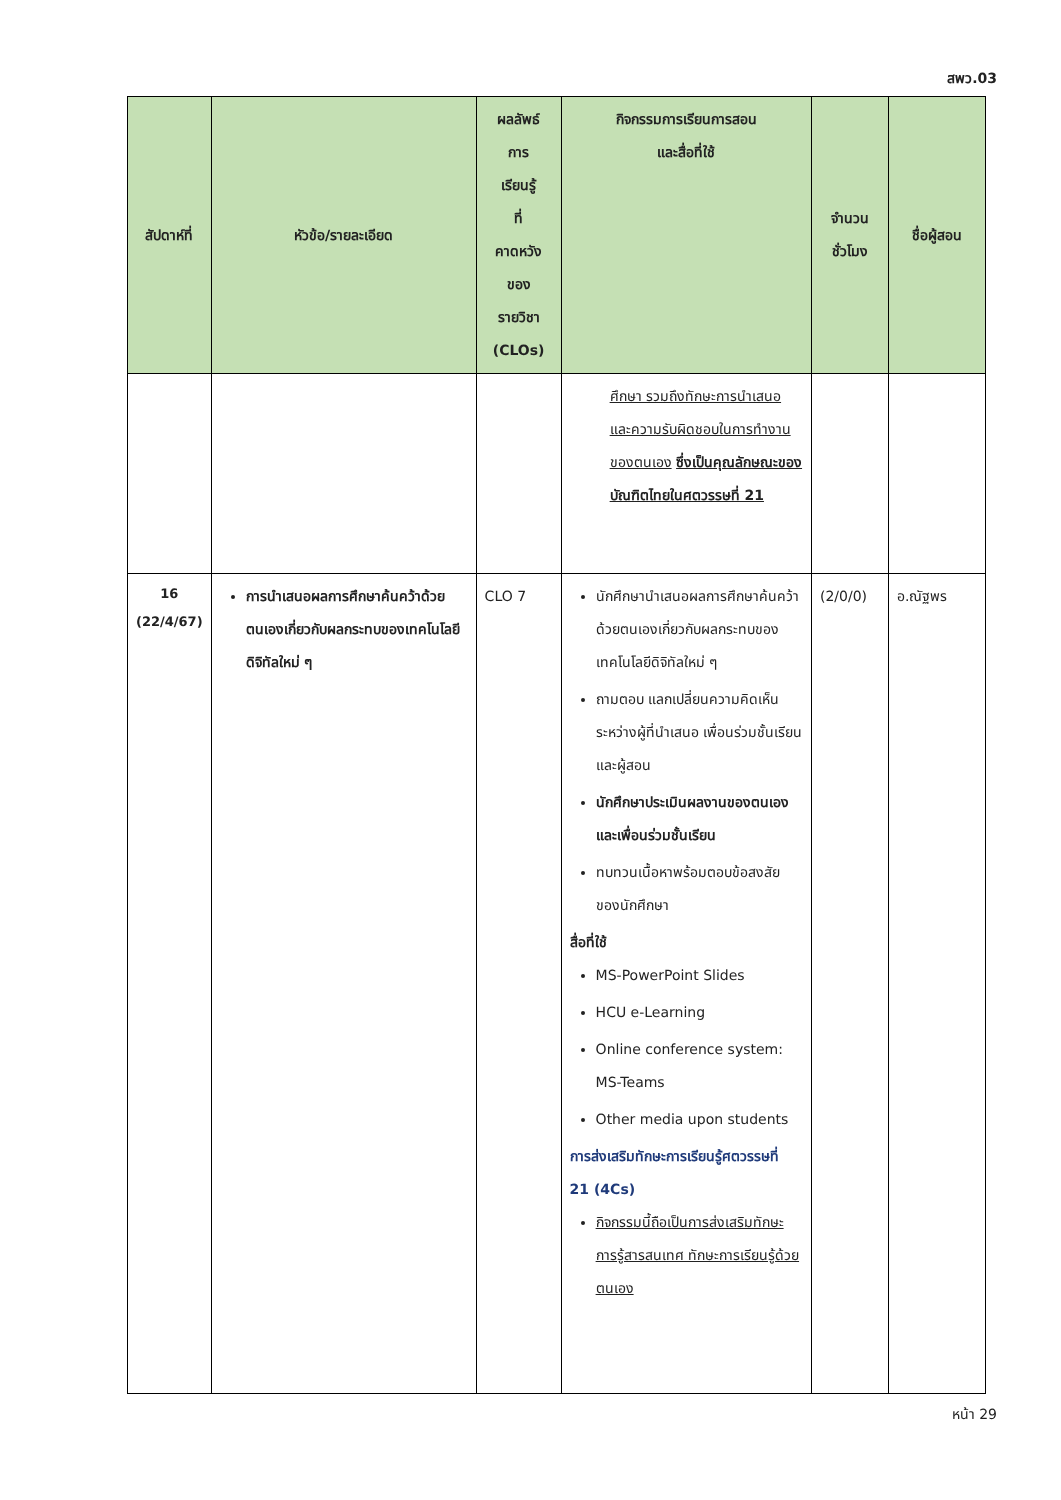สพว.03
| สัปดาห์ที่ | หัวข้อ/รายละเอียด | ผลลัพธ์ การ เรียนรู้ ที่ คาดหวัง ของ รายวิชา (CLOs) | กิจกรรมการเรียนการสอน และสื่อที่ใช้ | จำนวน ชั่วโมง | ชื่อผู้สอน |
| --- | --- | --- | --- | --- | --- |
| | | | ศึกษา รวมถึงทักษะการนำเสนอ และความรับผิดชอบในการทำงานของตนเอง ซึ่งเป็นคุณลักษณะของบัณฑิตไทยในศตวรรษที่ 21 | | |
| 16 (22/4/67) | การนำเสนอผลการศึกษาค้นคว้าด้วยตนเองเกี่ยวกับผลกระทบของเทคโนโลยีดิจิทัลใหม่ ๆ | CLO 7 | นักศึกษานำเสนอผลการศึกษาค้นคว้าด้วยตนเองเกี่ยวกับผลกระทบของเทคโนโลยีดิจิทัลใหม่ ๆ ถามตอบ แลกเปลี่ยนความคิดเห็นระหว่างผู้ที่นำเสนอ เพื่อนร่วมชั้นเรียน และผู้สอน นักศึกษาประเมินผลงานของตนเองและเพื่อนร่วมชั้นเรียน ทบทวนเนื้อหาพร้อมตอบข้อสงสัยของนักศึกษา สื่อที่ใช้ MS-PowerPoint Slides HCU e-Learning Online conference system: MS-Teams Other media upon students การส่งเสริมทักษะการเรียนรู้ศตวรรษที่ 21 (4Cs) กิจกรรมนี้ถือเป็นการส่งเสริมทักษะการรู้สารสนเทศ ทักษะการเรียนรู้ด้วยตนเอง | (2/0/0) | อ.ณัฐพร |
หน้า 29